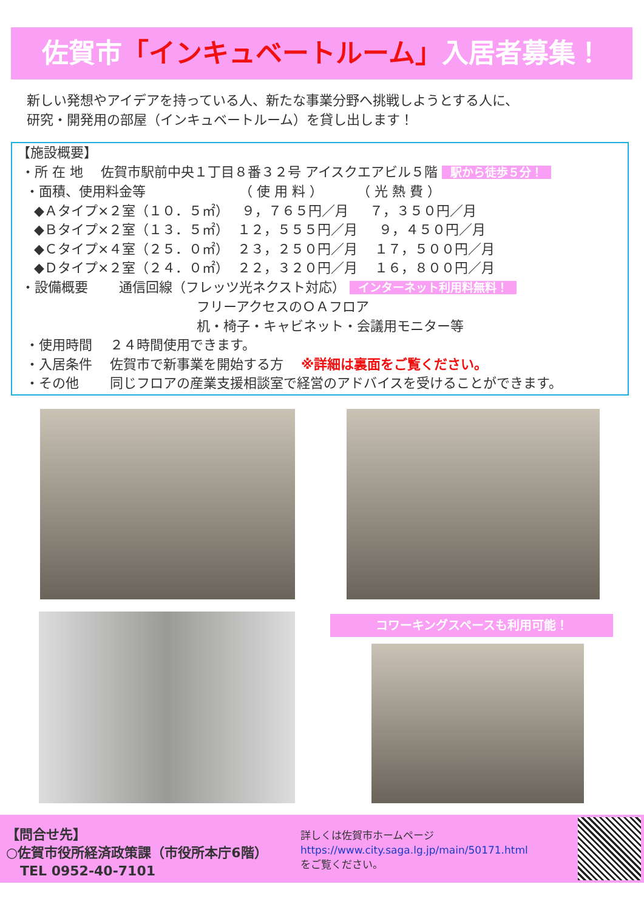佐賀市「インキュベートルーム」入居者募集！
新しい発想やアイデアを持っている人、新たな事業分野へ挑戦しようとする人に、
研究・開発用の部屋（インキュベートルーム）を貸し出します！
【施設概要】
・所 在 地　 佐賀市駅前中央１丁目８番３２号 アイスクエアビル５階 駅から徒歩５分！
・面積、使用料金等 （ 使 用 料 ） （ 光 熱 費 ）
◆Ａタイプ×２室（１０．５㎡） ９，７６５円／月 ７，３５０円／月
◆Ｂタイプ×２室（１３．５㎡） １２，５５５円／月 ９，４５０円／月
◆Ｃタイプ×４室（２５．０㎡） ２３，２５０円／月 １７，５００円／月
◆Ｄタイプ×２室（２４．０㎡） ２２，３２０円／月 １６，８００円／月
・設備概要　　 通信回線（フレッツ光ネクスト対応） インターネット利用料無料！
フリーアクセスのＯＡフロア
机・椅子・キャビネット・会議用モニター等
・使用時間　 ２４時間使用できます。
・入居条件　 佐賀市で新事業を開始する方　 ※詳細は裏面をご覧ください。
・その他　　 同じフロアの産業支援相談室で経営のアドバイスを受けることができます。
コワーキングスペースも利用可能！
【問合せ先】
○佐賀市役所経済政策課（市役所本庁6階）
TEL 0952-40-7101
詳しくは佐賀市ホームページ
https://www.city.saga.lg.jp/main/50171.html
をご覧ください。